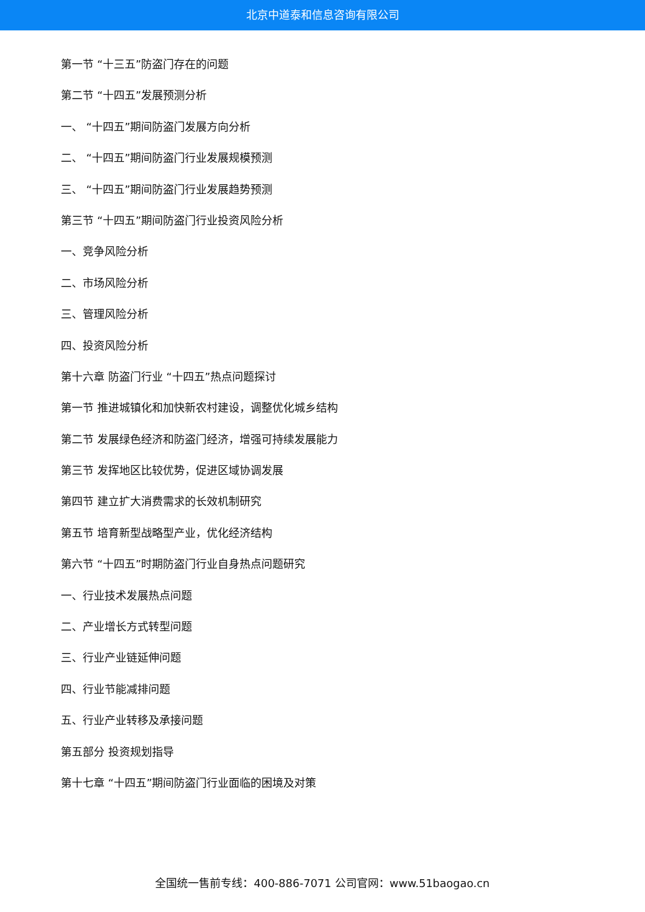北京中道泰和信息咨询有限公司
第一节 “十三五”防盗门存在的问题
第二节 “十四五”发展预测分析
一、 “十四五”期间防盗门发展方向分析
二、 “十四五”期间防盗门行业发展规模预测
三、 “十四五”期间防盗门行业发展趋势预测
第三节 “十四五”期间防盗门行业投资风险分析
一、竞争风险分析
二、市场风险分析
三、管理风险分析
四、投资风险分析
第十六章 防盗门行业 “十四五”热点问题探讨
第一节 推进城镇化和加快新农村建设，调整优化城乡结构
第二节 发展绿色经济和防盗门经济，增强可持续发展能力
第三节 发挥地区比较优势，促进区域协调发展
第四节 建立扩大消费需求的长效机制研究
第五节 培育新型战略型产业，优化经济结构
第六节 “十四五”时期防盗门行业自身热点问题研究
一、行业技术发展热点问题
二、产业增长方式转型问题
三、行业产业链延伸问题
四、行业节能减排问题
五、行业产业转移及承接问题
第五部分 投资规划指导
第十七章 “十四五”期间防盗门行业面临的困境及对策
全国统一售前专线：400-886-7071 公司官网：www.51baogao.cn